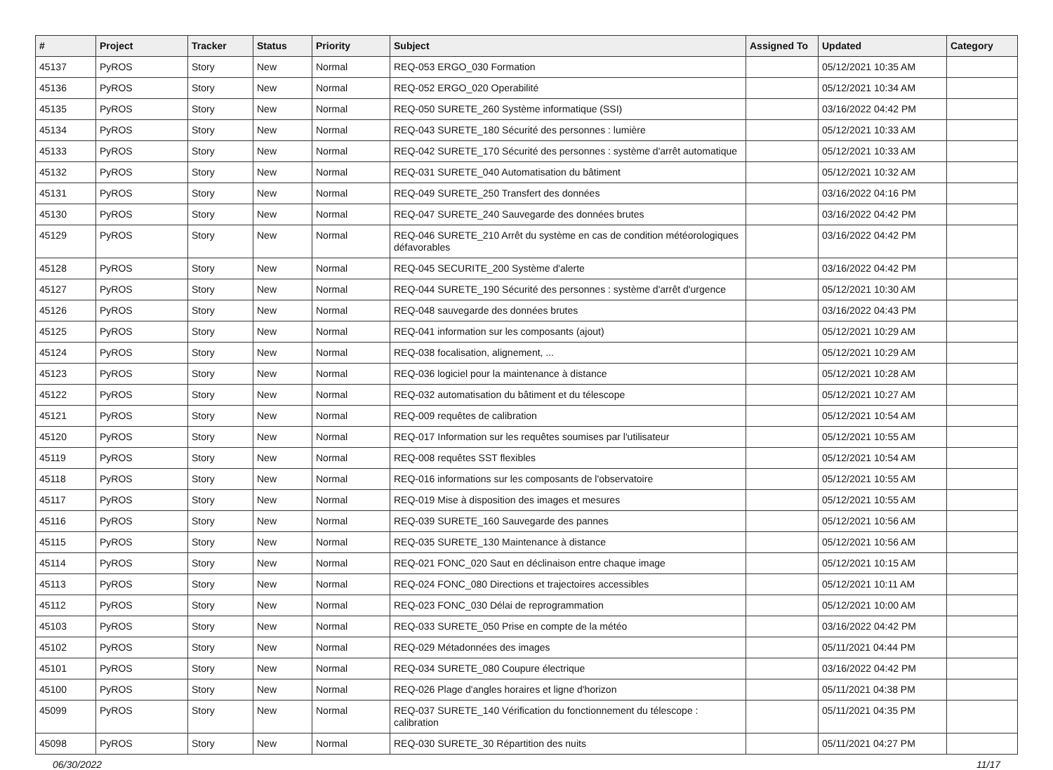| # | Project | Tracker | Status | Priority | Subject | Assigned To | Updated | Category |
| --- | --- | --- | --- | --- | --- | --- | --- | --- |
| 45137 | PyROS | Story | New | Normal | REQ-053 ERGO_030 Formation | | 05/12/2021 10:35 AM | |
| 45136 | PyROS | Story | New | Normal | REQ-052 ERGO_020 Operabilité | | 05/12/2021 10:34 AM | |
| 45135 | PyROS | Story | New | Normal | REQ-050 SURETE_260 Système informatique (SSI) | | 03/16/2022 04:42 PM | |
| 45134 | PyROS | Story | New | Normal | REQ-043 SURETE_180 Sécurité des personnes : lumière | | 05/12/2021 10:33 AM | |
| 45133 | PyROS | Story | New | Normal | REQ-042 SURETE_170 Sécurité des personnes : système d'arrêt automatique | | 05/12/2021 10:33 AM | |
| 45132 | PyROS | Story | New | Normal | REQ-031 SURETE_040 Automatisation du bâtiment | | 05/12/2021 10:32 AM | |
| 45131 | PyROS | Story | New | Normal | REQ-049 SURETE_250 Transfert des données | | 03/16/2022 04:16 PM | |
| 45130 | PyROS | Story | New | Normal | REQ-047 SURETE_240 Sauvegarde des données brutes | | 03/16/2022 04:42 PM | |
| 45129 | PyROS | Story | New | Normal | REQ-046 SURETE_210 Arrêt du système en cas de condition météorologiques défavorables | | 03/16/2022 04:42 PM | |
| 45128 | PyROS | Story | New | Normal | REQ-045 SECURITE_200 Système d'alerte | | 03/16/2022 04:42 PM | |
| 45127 | PyROS | Story | New | Normal | REQ-044 SURETE_190 Sécurité des personnes : système d'arrêt d'urgence | | 05/12/2021 10:30 AM | |
| 45126 | PyROS | Story | New | Normal | REQ-048 sauvegarde des données brutes | | 03/16/2022 04:43 PM | |
| 45125 | PyROS | Story | New | Normal | REQ-041 information sur les composants (ajout) | | 05/12/2021 10:29 AM | |
| 45124 | PyROS | Story | New | Normal | REQ-038 focalisation, alignement, ... | | 05/12/2021 10:29 AM | |
| 45123 | PyROS | Story | New | Normal | REQ-036 logiciel pour la maintenance à distance | | 05/12/2021 10:28 AM | |
| 45122 | PyROS | Story | New | Normal | REQ-032 automatisation du bâtiment et du télescope | | 05/12/2021 10:27 AM | |
| 45121 | PyROS | Story | New | Normal | REQ-009 requêtes de calibration | | 05/12/2021 10:54 AM | |
| 45120 | PyROS | Story | New | Normal | REQ-017 Information sur les requêtes soumises par l'utilisateur | | 05/12/2021 10:55 AM | |
| 45119 | PyROS | Story | New | Normal | REQ-008 requêtes SST flexibles | | 05/12/2021 10:54 AM | |
| 45118 | PyROS | Story | New | Normal | REQ-016 informations sur les composants de l'observatoire | | 05/12/2021 10:55 AM | |
| 45117 | PyROS | Story | New | Normal | REQ-019 Mise à disposition des images et mesures | | 05/12/2021 10:55 AM | |
| 45116 | PyROS | Story | New | Normal | REQ-039 SURETE_160 Sauvegarde des pannes | | 05/12/2021 10:56 AM | |
| 45115 | PyROS | Story | New | Normal | REQ-035 SURETE_130 Maintenance à distance | | 05/12/2021 10:56 AM | |
| 45114 | PyROS | Story | New | Normal | REQ-021 FONC_020 Saut en déclinaison entre chaque image | | 05/12/2021 10:15 AM | |
| 45113 | PyROS | Story | New | Normal | REQ-024 FONC_080 Directions et trajectoires accessibles | | 05/12/2021 10:11 AM | |
| 45112 | PyROS | Story | New | Normal | REQ-023 FONC_030 Délai de reprogrammation | | 05/12/2021 10:00 AM | |
| 45103 | PyROS | Story | New | Normal | REQ-033 SURETE_050 Prise en compte de la météo | | 03/16/2022 04:42 PM | |
| 45102 | PyROS | Story | New | Normal | REQ-029 Métadonnées des images | | 05/11/2021 04:44 PM | |
| 45101 | PyROS | Story | New | Normal | REQ-034 SURETE_080 Coupure électrique | | 03/16/2022 04:42 PM | |
| 45100 | PyROS | Story | New | Normal | REQ-026 Plage d'angles horaires et ligne d'horizon | | 05/11/2021 04:38 PM | |
| 45099 | PyROS | Story | New | Normal | REQ-037 SURETE_140 Vérification du fonctionnement du télescope : calibration | | 05/11/2021 04:35 PM | |
| 45098 | PyROS | Story | New | Normal | REQ-030 SURETE_30 Répartition des nuits | | 05/11/2021 04:27 PM | |
06/30/2022 11/17